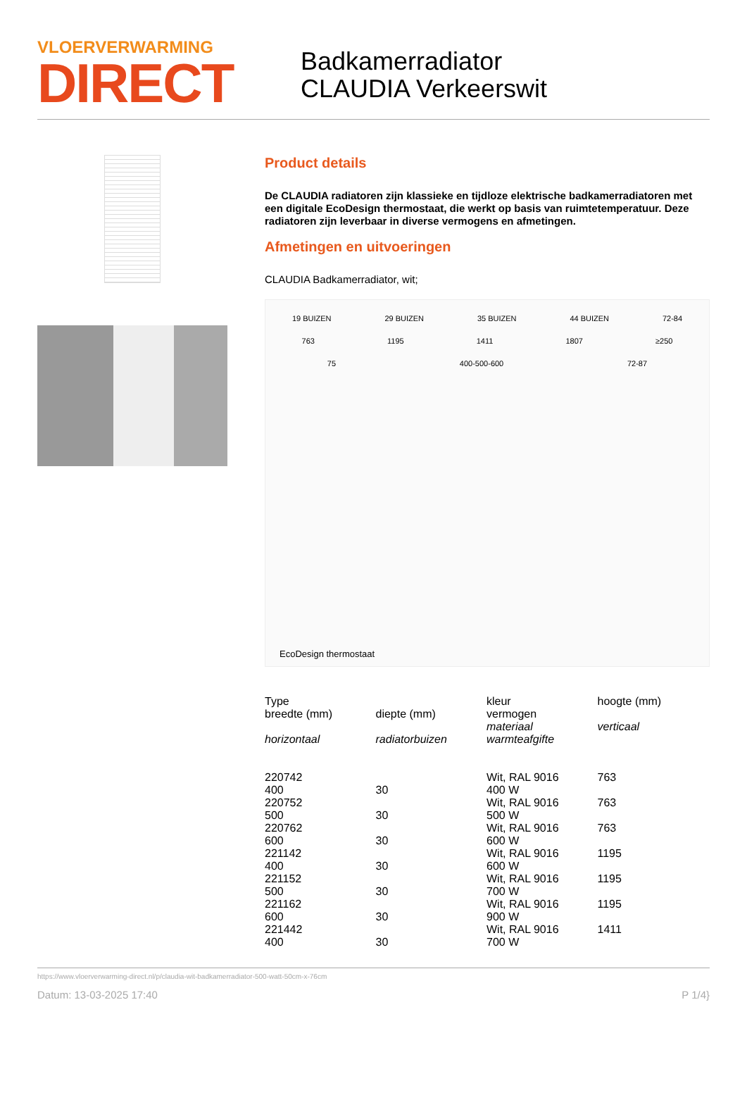VLOERVERWARMING
DIRECT
Badkamerradiator
CLAUDIA Verkeerswit
Product details
De CLAUDIA radiatoren zijn klassieke en tijdloze elektrische badkamerradiatoren met een digitale EcoDesign thermostaat, die werkt op basis van ruimtetemperatuur. Deze radiatoren zijn leverbaar in diverse vermogens en afmetingen.
Afmetingen en uitvoeringen
CLAUDIA Badkamerradiator, wit;
19 BUIZEN 29 BUIZEN 35 BUIZEN 44 BUIZEN 72-84
763 1195 1411 1807 ≥250
75 400-500-600 72-87
EcoDesign thermostaat
| Type breedte (mm) horizontaal | diepte (mm) radiatorbuizen | kleur vermogen materiaal warmteafgifte | hoogte (mm) verticaal |
| 220742 400 | 30 | Wit, RAL 9016 400 W | 763 |
| 220752 500 | 30 | Wit, RAL 9016 500 W | 763 |
| 220762 600 | 30 | Wit, RAL 9016 600 W | 763 |
| 221142 400 | 30 | Wit, RAL 9016 600 W | 1195 |
| 221152 500 | 30 | Wit, RAL 9016 700 W | 1195 |
| 221162 600 | 30 | Wit, RAL 9016 900 W | 1195 |
| 221442 400 | 30 | Wit, RAL 9016 700 W | 1411 |
https://www.vloerverwarming-direct.nl/p/claudia-wit-badkamerradiator-500-watt-50cm-x-76cm
Datum: 13-03-2025 17:40 P 1/4}